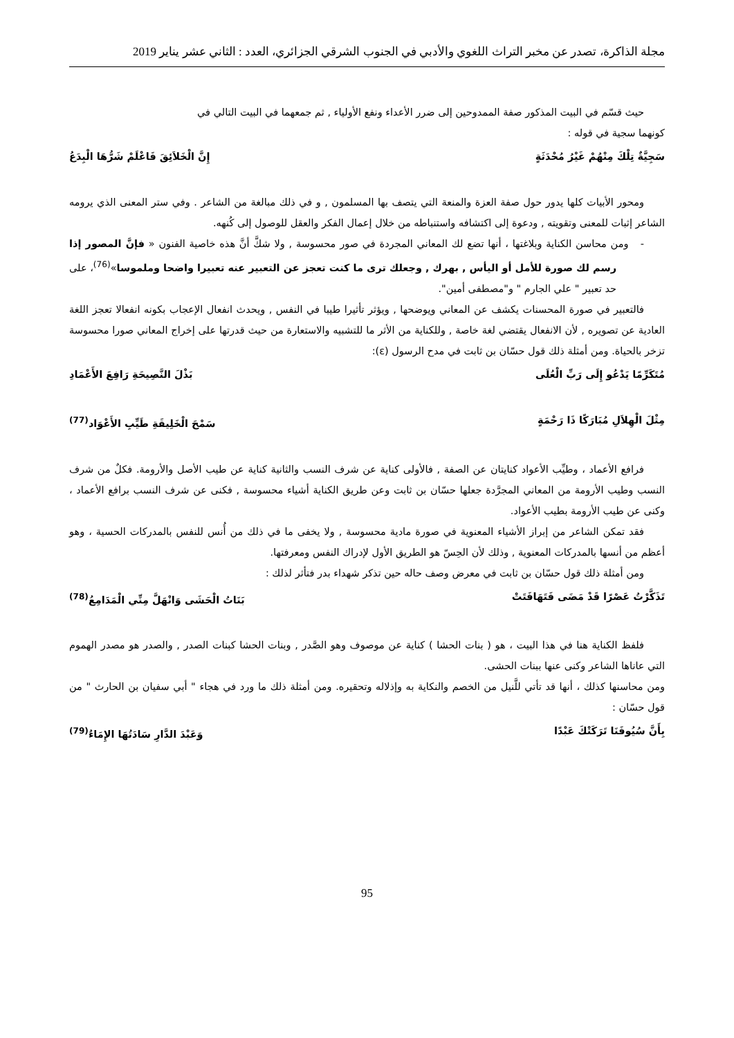مجلة الذاكرة، تصدر عن مخبر التراث اللغوي والأدبي في الجنوب الشرقي الجزائري، العدد : الثاني عشر يناير 2019
حيث قسّم في البيت المذكور صفة الممدوحين إلى ضرر الأعداء ونفع الأولياء , ثم جمعهما في البيت التالي في
كونهما سجية في قوله :
سَجِيَّةٌ تِلْكَ مِنْهُمْ غَيْرُ مُحْدَثَةٍ إِنَّ الْخَلاَئِقَ فَاعْلَمْ شَرُّهَا الْبِدَعُ
ومحور الأبيات كلها يدور حول صفة العزة والمنعة التي يتصف بها المسلمون , و في ذلك مبالغة من الشاعر . وفي ستر المعنى الذي يرومه الشاعر إثبات للمعنى وتقويته , ودعوة إلى اكتشافه واستنباطه من خلال إعمال الفكر والعقل للوصول إلى كُنهه.
- ومن محاسن الكناية وبلاغتها ، أنها تضع لك المعاني المجردة في صور محسوسة , ولا شكَّ أنَّ هذه خاصية الفنون « فإنَّ المصور إذا رسم لك صورة للأمل أو اليأس , بهرك , وجعلك ترى ما كنت تعجز عن التعبير عنه تعبيرا واضحا وملموسا»<sup>(76)</sup>، على حد تعبير " علي الجارم " و"مصطفى أمين".
فالتعبير في صورة المحسنات يكشف عن المعاني ويوضحها , ويؤثر تأثيرا طيبا في النفس , ويحدث انفعال الإعجاب بكونه انفعالا تعجز اللغة العادية عن تصويره , لأن الانفعال يقتضي لغة خاصة , وللكناية من الأثر ما للتشبيه والاستعارة من حيث قدرتها على إخراج المعاني صورا محسوسة تزخر بالحياة. ومن أمثلة ذلك قول حسّان بن ثابت في مدح الرسول (ε):
مُتَكَرِّمًا يَدْعُو إِلَى رَبِّ الْعُلَى بَذْلَ النَّصِيحَةِ رَافِعَ الأَعْمَادِ
مِثْلَ الْهِلاَلِ مُبَارَكًا ذَا رَحْمَةٍ سَمْحَ الْخَلِيقَةِ طَيِّبِ الأَعْوَاد<sup>(77)</sup>
فرافع الأعماد ، وطيِّب الأعواد كنايتان عن الصفة , فالأولى كناية عن شرف النسب والثانية كناية عن طيب الأصل والأرومة. فكلٌ من شرف النسب وطيب الأرومة من المعاني المجرَّدة جعلها حسّان بن ثابت وعن طريق الكناية أشياء محسوسة , فكنى عن شرف النسب برافع الأعماد ، وكنى عن طيب الأرومة بطيب الأعواد.
فقد تمكن الشاعر من إبراز الأشياء المعنوية في صورة مادية محسوسة , ولا يخفى ما في ذلك من أُنس للنفس بالمدركات الحسية ، وهو أعظم من أنسها بالمدركات المعنوية , وذلك لأن الحِسّ هو الطريق الأول لإدراك النفس ومعرفتها.
ومن أمثلة ذلك قول حسّان بن ثابت في معرض وصف حاله حين تذكر شهداء بدر فتأثر لذلك :
تَذَكَّرْتُ عَصْرًا قَدْ مَضَى فَتَهَافَتَتْ بَنَاتُ الْحَشَى وَانْهَلَّ مِنِّي الْمَدَامِعُ<sup>(78)</sup>
فلفظ الكناية هنا في هذا البيت ، هو ( بنات الحشا ) كناية عن موصوف وهو الصَّدر , وبنات الحشا كبنات الصدر , والصدر هو مصدر الهموم التي عاناها الشاعر وكنى عنها ببنات الحشى.
ومن محاسنها كذلك ، أنها قد تأتي للَّنيل من الخصم والنكاية به وإذلاله وتحقيره. ومن أمثلة ذلك ما ورد في هجاء " أبي سفيان بن الحارث " من قول حسّان :
بِأَنَّ سُيُوفَنَا تَرَكَتْكَ عَبْدًا وَعَبْدَ الدَّارِ سَادَتُهَا الإِمَاءُ<sup>(79)</sup>
95